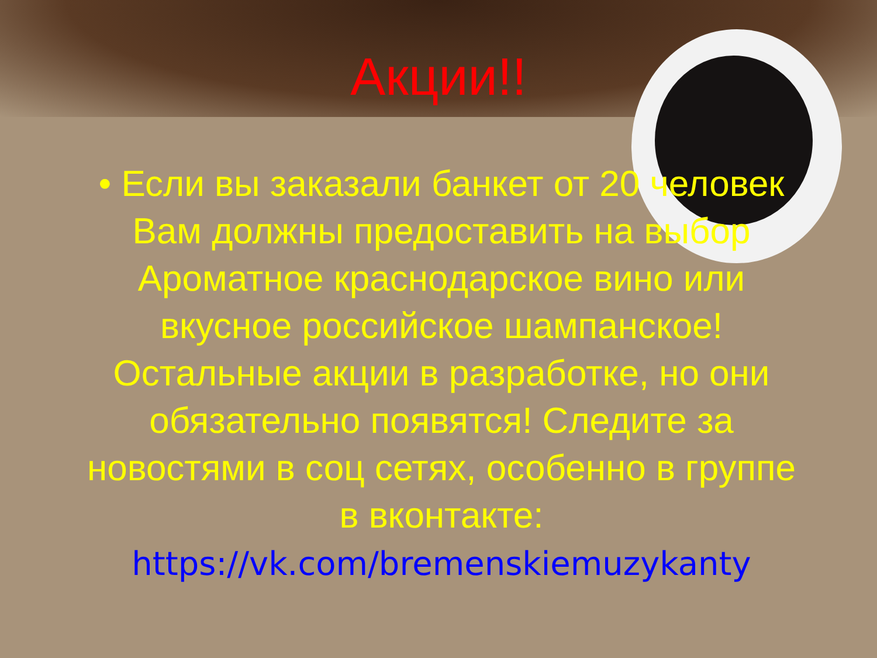Акции!!
• Если вы заказали банкет от 20 человек Вам должны предоставить на выбор Ароматное краснодарское вино или вкусное российское шампанское! Остальные акции в разработке, но они обязательно появятся! Следите за новостями в соц сетях, особенно в группе в вконтакте: https://vk.com/bremenskiemuzykanty